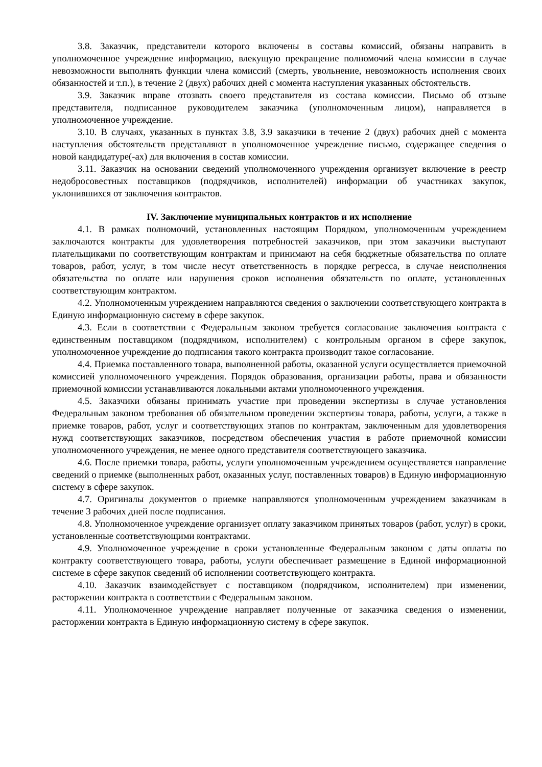3.8. Заказчик, представители которого включены в составы комиссий, обязаны направить в уполномоченное учреждение информацию, влекущую прекращение полномочий члена комиссии в случае невозможности выполнять функции члена комиссий (смерть, увольнение, невозможность исполнения своих обязанностей и т.п.), в течение 2 (двух) рабочих дней с момента наступления указанных обстоятельств.
3.9. Заказчик вправе отозвать своего представителя из состава комиссии. Письмо об отзыве представителя, подписанное руководителем заказчика (уполномоченным лицом), направляется в уполномоченное учреждение.
3.10. В случаях, указанных в пунктах 3.8, 3.9 заказчики в течение 2 (двух) рабочих дней с момента наступления обстоятельств представляют в уполномоченное учреждение письмо, содержащее сведения о новой кандидатуре(-ах) для включения в состав комиссии.
3.11. Заказчик на основании сведений уполномоченного учреждения организует включение в реестр недобросовестных поставщиков (подрядчиков, исполнителей) информации об участниках закупок, уклонившихся от заключения контрактов.
IV. Заключение муниципальных контрактов и их исполнение
4.1. В рамках полномочий, установленных настоящим Порядком, уполномоченным учреждением заключаются контракты для удовлетворения потребностей заказчиков, при этом заказчики выступают плательщиками по соответствующим контрактам и принимают на себя бюджетные обязательства по оплате товаров, работ, услуг, в том числе несут ответственность в порядке регресса, в случае неисполнения обязательства по оплате или нарушения сроков исполнения обязательств по оплате, установленных соответствующим контрактом.
4.2. Уполномоченным учреждением направляются сведения о заключении соответствующего контракта в Единую информационную систему в сфере закупок.
4.3. Если в соответствии с Федеральным законом требуется согласование заключения контракта с единственным поставщиком (подрядчиком, исполнителем) с контрольным органом в сфере закупок, уполномоченное учреждение до подписания такого контракта производит такое согласование.
4.4. Приемка поставленного товара, выполненной работы, оказанной услуги осуществляется приемочной комиссией уполномоченного учреждения. Порядок образования, организации работы, права и обязанности приемочной комиссии устанавливаются локальными актами уполномоченного учреждения.
4.5. Заказчики обязаны принимать участие при проведении экспертизы в случае установления Федеральным законом требования об обязательном проведении экспертизы товара, работы, услуги, а также в приемке товаров, работ, услуг и соответствующих этапов по контрактам, заключенным для удовлетворения нужд соответствующих заказчиков, посредством обеспечения участия в работе приемочной комиссии уполномоченного учреждения, не менее одного представителя соответствующего заказчика.
4.6. После приемки товара, работы, услуги уполномоченным учреждением осуществляется направление сведений о приемке (выполненных работ, оказанных услуг, поставленных товаров) в Единую информационную систему в сфере закупок.
4.7. Оригиналы документов о приемке направляются уполномоченным учреждением заказчикам в течение 3 рабочих дней после подписания.
4.8. Уполномоченное учреждение организует оплату заказчиком принятых товаров (работ, услуг) в сроки, установленные соответствующими контрактами.
4.9. Уполномоченное учреждение в сроки установленные Федеральным законом с даты оплаты по контракту соответствующего товара, работы, услуги обеспечивает размещение в Единой информационной системе в сфере закупок сведений об исполнении соответствующего контракта.
4.10. Заказчик взаимодействует с поставщиком (подрядчиком, исполнителем) при изменении, расторжении контракта в соответствии с Федеральным законом.
4.11. Уполномоченное учреждение направляет полученные от заказчика сведения о изменении, расторжении контракта в Единую информационную систему в сфере закупок.